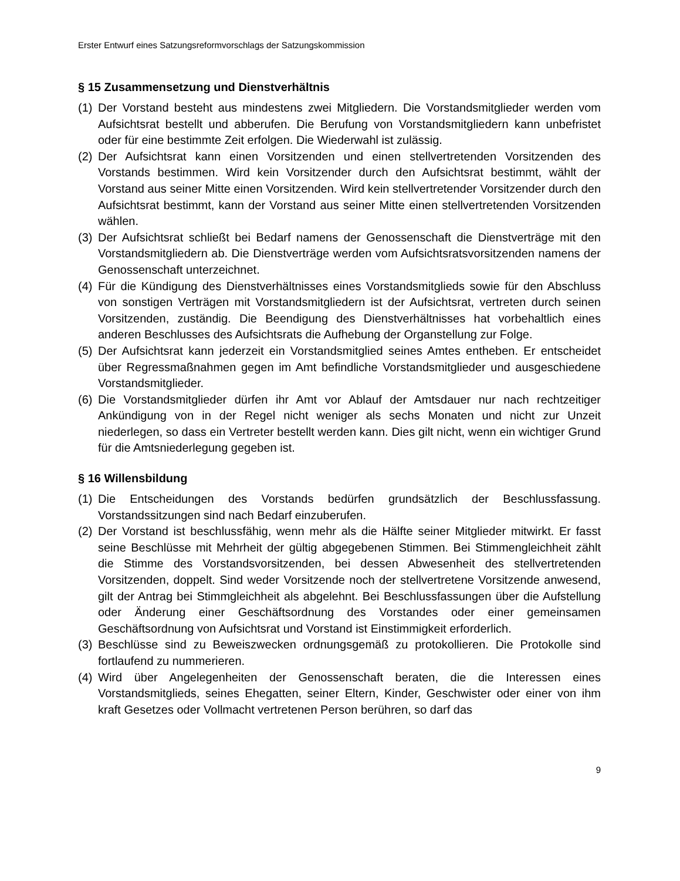Erster Entwurf eines Satzungsreformvorschlags der Satzungskommission
§ 15 Zusammensetzung und Dienstverhältnis
(1) Der Vorstand besteht aus mindestens zwei Mitgliedern. Die Vorstandsmitglieder werden vom Aufsichtsrat bestellt und abberufen. Die Berufung von Vorstandsmitgliedern kann unbefristet oder für eine bestimmte Zeit erfolgen. Die Wiederwahl ist zulässig.
(2) Der Aufsichtsrat kann einen Vorsitzenden und einen stellvertretenden Vorsitzenden des Vorstands bestimmen. Wird kein Vorsitzender durch den Aufsichtsrat bestimmt, wählt der Vorstand aus seiner Mitte einen Vorsitzenden. Wird kein stellvertretender Vorsitzender durch den Aufsichtsrat bestimmt, kann der Vorstand aus seiner Mitte einen stellvertretenden Vorsitzenden wählen.
(3) Der Aufsichtsrat schließt bei Bedarf namens der Genossenschaft die Dienstverträge mit den Vorstandsmitgliedern ab. Die Dienstverträge werden vom Aufsichtsratsvorsitzenden namens der Genossenschaft unterzeichnet.
(4) Für die Kündigung des Dienstverhältnisses eines Vorstandsmitglieds sowie für den Abschluss von sonstigen Verträgen mit Vorstandsmitgliedern ist der Aufsichtsrat, vertreten durch seinen Vorsitzenden, zuständig. Die Beendigung des Dienstverhältnisses hat vorbehaltlich eines anderen Beschlusses des Aufsichtsrats die Aufhebung der Organstellung zur Folge.
(5) Der Aufsichtsrat kann jederzeit ein Vorstandsmitglied seines Amtes entheben. Er entscheidet über Regressmaßnahmen gegen im Amt befindliche Vorstandsmitglieder und ausgeschiedene Vorstandsmitglieder.
(6) Die Vorstandsmitglieder dürfen ihr Amt vor Ablauf der Amtsdauer nur nach rechtzeitiger Ankündigung von in der Regel nicht weniger als sechs Monaten und nicht zur Unzeit niederlegen, so dass ein Vertreter bestellt werden kann. Dies gilt nicht, wenn ein wichtiger Grund für die Amtsniederlegung gegeben ist.
§ 16 Willensbildung
(1) Die Entscheidungen des Vorstands bedürfen grundsätzlich der Beschlussfassung. Vorstandssitzungen sind nach Bedarf einzuberufen.
(2) Der Vorstand ist beschlussfähig, wenn mehr als die Hälfte seiner Mitglieder mitwirkt. Er fasst seine Beschlüsse mit Mehrheit der gültig abgegebenen Stimmen. Bei Stimmengleichheit zählt die Stimme des Vorstandsvorsitzenden, bei dessen Abwesenheit des stellvertretenden Vorsitzenden, doppelt. Sind weder Vorsitzende noch der stellvertretene Vorsitzende anwesend, gilt der Antrag bei Stimmgleichheit als abgelehnt. Bei Beschlussfassungen über die Aufstellung oder Änderung einer Geschäftsordnung des Vorstandes oder einer gemeinsamen Geschäftsordnung von Aufsichtsrat und Vorstand ist Einstimmigkeit erforderlich.
(3) Beschlüsse sind zu Beweiszwecken ordnungsgemäß zu protokollieren. Die Protokolle sind fortlaufend zu nummerieren.
(4) Wird über Angelegenheiten der Genossenschaft beraten, die die Interessen eines Vorstandsmitglieds, seines Ehegatten, seiner Eltern, Kinder, Geschwister oder einer von ihm kraft Gesetzes oder Vollmacht vertretenen Person berühren, so darf das
9